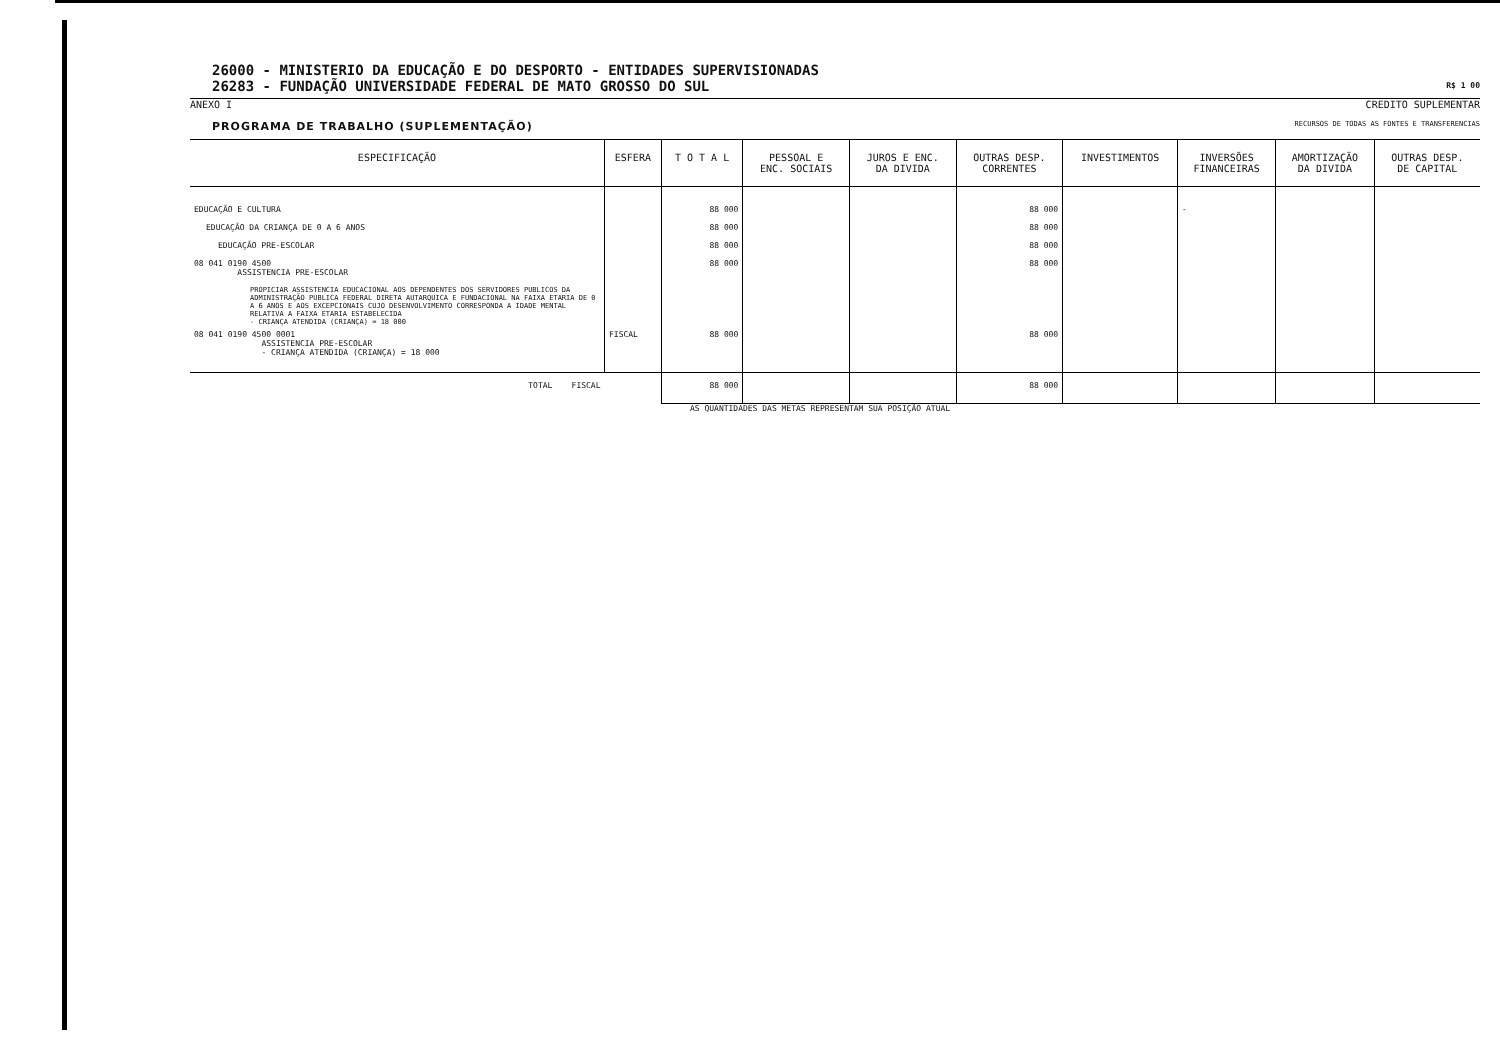26000 - MINISTERIO DA EDUCAÇÃO E DO DESPORTO - ENTIDADES SUPERVISIONADAS
26283 - FUNDAÇÃO UNIVERSIDADE FEDERAL DE MATO GROSSO DO SUL R$ 1 00
ANEXO I CREDITO SUPLEMENTAR
PROGRAMA DE TRABALHO (SUPLEMENTAÇÃO) RECURSOS DE TODAS AS FONTES E TRANSFERENCIAS
| ESPECIFICAÇÃO | ESFERA | T O T A L | PESSOAL E ENC. SOCIAIS | JUROS E ENC. DA DIVIDA | OUTRAS DESP. CORRENTES | INVESTIMENTOS | INVERSÕES FINANCEIRAS | AMORTIZAÇÃO DA DIVIDA | OUTRAS DESP. DE CAPITAL |
| --- | --- | --- | --- | --- | --- | --- | --- | --- | --- |
| EDUCAÇÃO E CULTURA | | 88 000 | | | 88 000 | | - | | |
| EDUCAÇÃO DA CRIANÇA DE 0 A 6 ANOS | | 88 000 | | | 88 000 | | | | |
| EDUCAÇÃO PRE-ESCOLAR | | 88 000 | | | 88 000 | | | | |
| 08 041 0190 4500 ASSISTENCIA PRE-ESCOLAR PROPICIAR ASSISTENCIA EDUCACIONAL AOS DEPENDENTES DOS SERVIDORES PUBLICOS DA ADMINISTRAÇÃO PUBLICA FEDERAL DIRETA AUTARQUICA E FUNDACIONAL NA FAIXA ETARIA DE 0 A 6 ANOS E AOS EXCEPCIONAIS CUJO DESENVOLVIMENTO CORRESPONDA A IDADE MENTAL RELATIVA A FAIXA ETARIA ESTABELECIDA - CRIANÇA ATENDIDA (CRIANÇA) = 18 000 | | 88 000 | | | 88 000 | | | | |
| 08 041 0190 4500 0001 ASSISTENCIA PRE-ESCOLAR - CRIANÇA ATENDIDA (CRIANÇA) = 18 000 | FISCAL | 88 000 | | | 88 000 | | | | |
| TOTAL FISCAL | | 88 000 | | | 88 000 | | | | |
AS QUANTIDADES DAS METAS REPRESENTAM SUA POSIÇÃO ATUAL